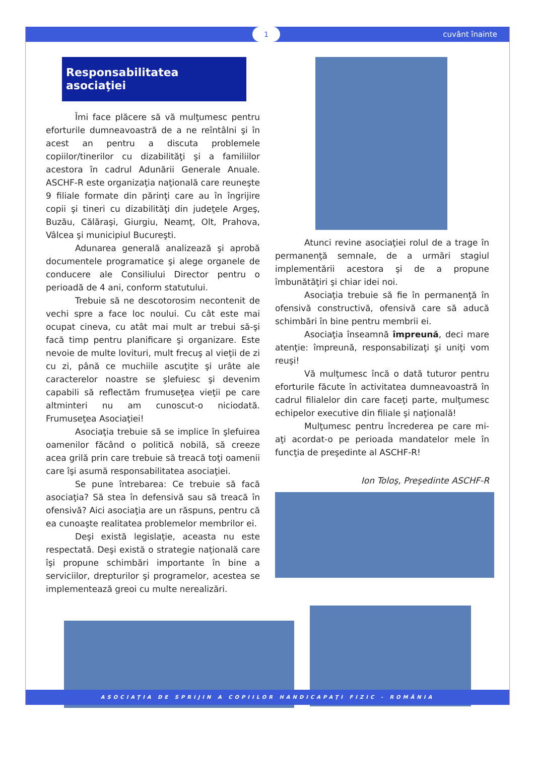1 cuvânt înainte
Responsabilitatea asociaţiei
Îmi face plăcere să vă mulţumesc pentru eforturile dumneavoastră de a ne reîntâlni şi în acest an pentru a discuta problemele copiilor/tinerilor cu dizabilităţi şi a familiilor acestora în cadrul Adunării Generale Anuale. ASCHF-R este organizaţia naţională care reuneşte 9 filiale formate din părinţi care au în îngrijire copii şi tineri cu dizabilităţi din judeţele Argeş, Buzău, Călăraşi, Giurgiu, Neamţ, Olt, Prahova, Vâlcea şi municipiul Bucureşti.
Adunarea generală analizează şi aprobă documentele programatice şi alege organele de conducere ale Consiliului Director pentru o perioadă de 4 ani, conform statutului.
Trebuie să ne descotorosim necontenit de vechi spre a face loc noului. Cu cât este mai ocupat cineva, cu atât mai mult ar trebui să-şi facă timp pentru planificare şi organizare. Este nevoie de multe lovituri, mult frecuş al vieţii de zi cu zi, până ce muchiile ascuţite şi urâte ale caracterelor noastre se şlefuiesc şi devenim capabili să reflectăm frumuseţea vieţii pe care altminteri nu am cunoscut-o niciodată. Frumuseţea Asociaţiei!
Asociaţia trebuie să se implice în şlefuirea oamenilor făcând o politică nobilă, să creeze acea grilă prin care trebuie să treacă toţi oamenii care îşi asumă responsabilitatea asociaţiei.
Se pune întrebarea: Ce trebuie să facă asociaţia? Să stea în defensivă sau să treacă în ofensivă? Aici asociaţia are un răspuns, pentru că ea cunoaşte realitatea problemelor membrilor ei.
Deşi există legislaţie, aceasta nu este respectată. Deşi există o strategie naţională care îşi propune schimbări importante în bine a serviciilor, drepturilor şi programelor, acestea se implementează greoi cu multe nerealizări.
Atunci revine asociaţiei rolul de a trage în permanenţă semnale, de a urmări stagiul implementării acestora şi de a propune îmbunătăţiri şi chiar idei noi.
Asociaţia trebuie să fie în permanenţă în ofensivă constructivă, ofensivă care să aducă schimbări în bine pentru membrii ei.
Asociaţia înseamnă împreună, deci mare atenţie: împreună, responsabilizaţi şi uniţi vom reuşi!
Vă mulţumesc încă o dată tuturor pentru eforturile făcute în activitatea dumneavoastră în cadrul filialelor din care faceţi parte, mulţumesc echipelor executive din filiale şi naţională!
Mulţumesc pentru încrederea pe care mi-aţi acordat-o pe perioada mandatelor mele în funcţia de preşedinte al ASCHF-R!
Ion Toloş, Preşedinte ASCHF-R
ASOCIAŢIA DE SPRIJIN A COPIILOR HANDICAPAŢI FIZIC - ROMÂNIA